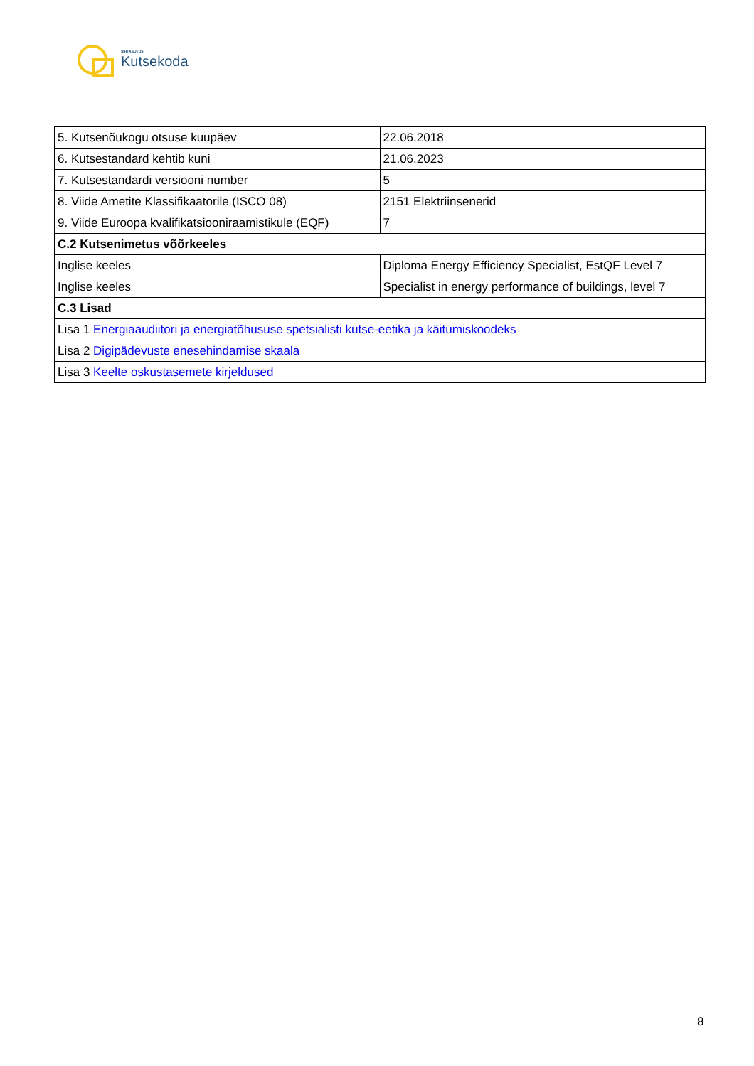SIHTASUTUS
Kutsekoda
| 5. Kutsenõukogu otsuse kuupäev | 22.06.2018 |
| 6. Kutsestandard kehtib kuni | 21.06.2023 |
| 7. Kutsestandardi versiooni number | 5 |
| 8. Viide Ametite Klassifikaatorile (ISCO 08) | 2151 Elektriinsenerid |
| 9. Viide Euroopa kvalifikatsiooniraamistikule (EQF) | 7 |
| C.2 Kutsenimetus võõrkeeles | |
| Inglise keeles | Diploma Energy Efficiency Specialist, EstQF Level 7 |
| Inglise keeles | Specialist in energy performance of buildings, level 7 |
| C.3 Lisad | |
| Lisa 1 Energiaaudiitori ja energiatõhususe spetsialisti kutse-eetika ja käitumiskoodeks | |
| Lisa 2 Digipädevuste enesehindamise skaala | |
| Lisa 3 Keelte oskustasemete kirjeldused | |
8